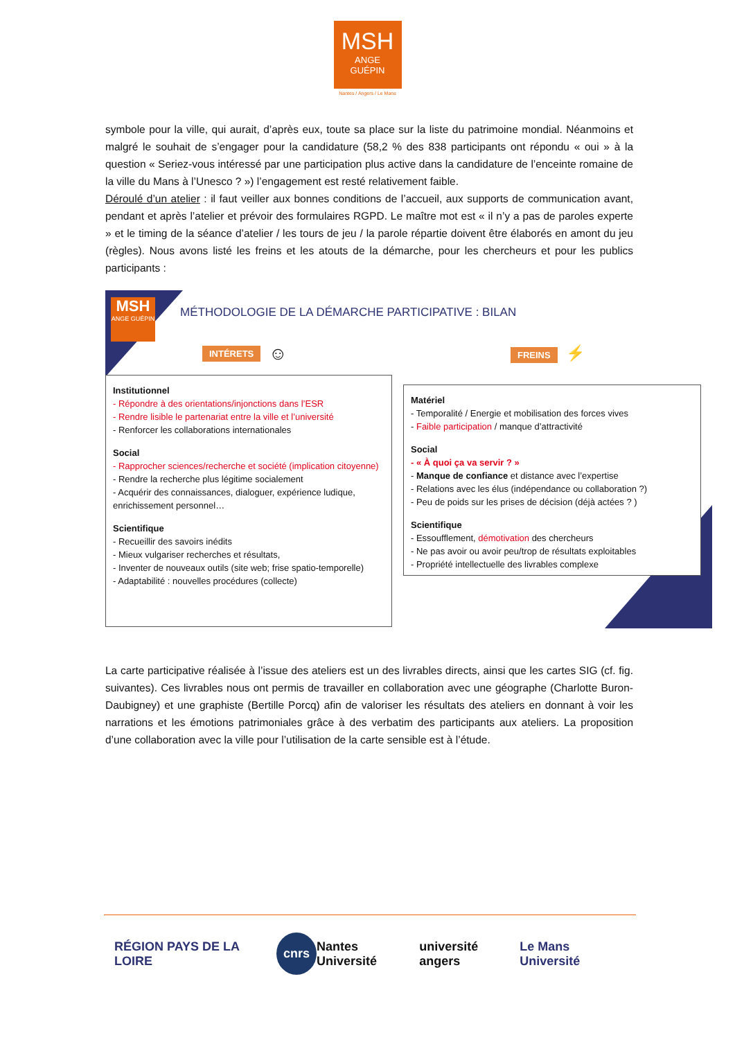MSH
ANGE
GUÉPIN
Nantes / Angers / Le Mans
symbole pour la ville, qui aurait, d’après eux, toute sa place sur la liste du patrimoine mondial. Néanmoins et malgré le souhait de s’engager pour la candidature (58,2 % des 838 participants ont répondu « oui » à la question « Seriez-vous intéressé par une participation plus active dans la candidature de l’enceinte romaine de la ville du Mans à l’Unesco ? ») l’engagement est resté relativement faible.
Déroulé d’un atelier : il faut veiller aux bonnes conditions de l’accueil, aux supports de communication avant, pendant et après l’atelier et prévoir des formulaires RGPD. Le maître mot est « il n’y a pas de paroles experte » et le timing de la séance d’atelier / les tours de jeu / la parole répartie doivent être élaborés en amont du jeu (règles). Nous avons listé les freins et les atouts de la démarche, pour les chercheurs et pour les publics participants :
MSH
ANGE GUÉPIN
MÉTHODOLOGIE DE LA DÉMARCHE PARTICIPATIVE : BILAN
INTÉRETS ☺ FREINS ⚡
Institutionnel
- Répondre à des orientations/injonctions dans l’ESR
- Rendre lisible le partenariat entre la ville et l’université
- Renforcer les collaborations internationales
Social
- Rapprocher sciences/recherche et société (implication citoyenne)
- Rendre la recherche plus légitime socialement
- Acquérir des connaissances, dialoguer, expérience ludique, enrichissement personnel…
Scientifique
- Recueillir des savoirs inédits
- Mieux vulgariser recherches et résultats,
- Inventer de nouveaux outils (site web; frise spatio-temporelle)
- Adaptabilité : nouvelles procédures (collecte)
Matériel
- Temporalité / Energie et mobilisation des forces vives
- Faible participation / manque d’attractivité
Social
- « À quoi ça va servir ? »
- Manque de confiance et distance avec l’expertise
- Relations avec les élus (indépendance ou collaboration ?)
- Peu de poids sur les prises de décision (déjà actées ? )
Scientifique
- Essoufflement, démotivation des chercheurs
- Ne pas avoir ou avoir peu/trop de résultats exploitables
- Propriété intellectuelle des livrables complexe
La carte participative réalisée à l’issue des ateliers est un des livrables directs, ainsi que les cartes SIG (cf. fig. suivantes). Ces livrables nous ont permis de travailler en collaboration avec une géographe (Charlotte Buron-Daubigney) et une graphiste (Bertille Porcq) afin de valoriser les résultats des ateliers en donnant à voir les narrations et les émotions patrimoniales grâce à des verbatim des participants aux ateliers. La proposition d’une collaboration avec la ville pour l’utilisation de la carte sensible est à l’étude.
RÉGION PAYS DE LA LOIRE cnrs Nantes Université université angers Le Mans Université